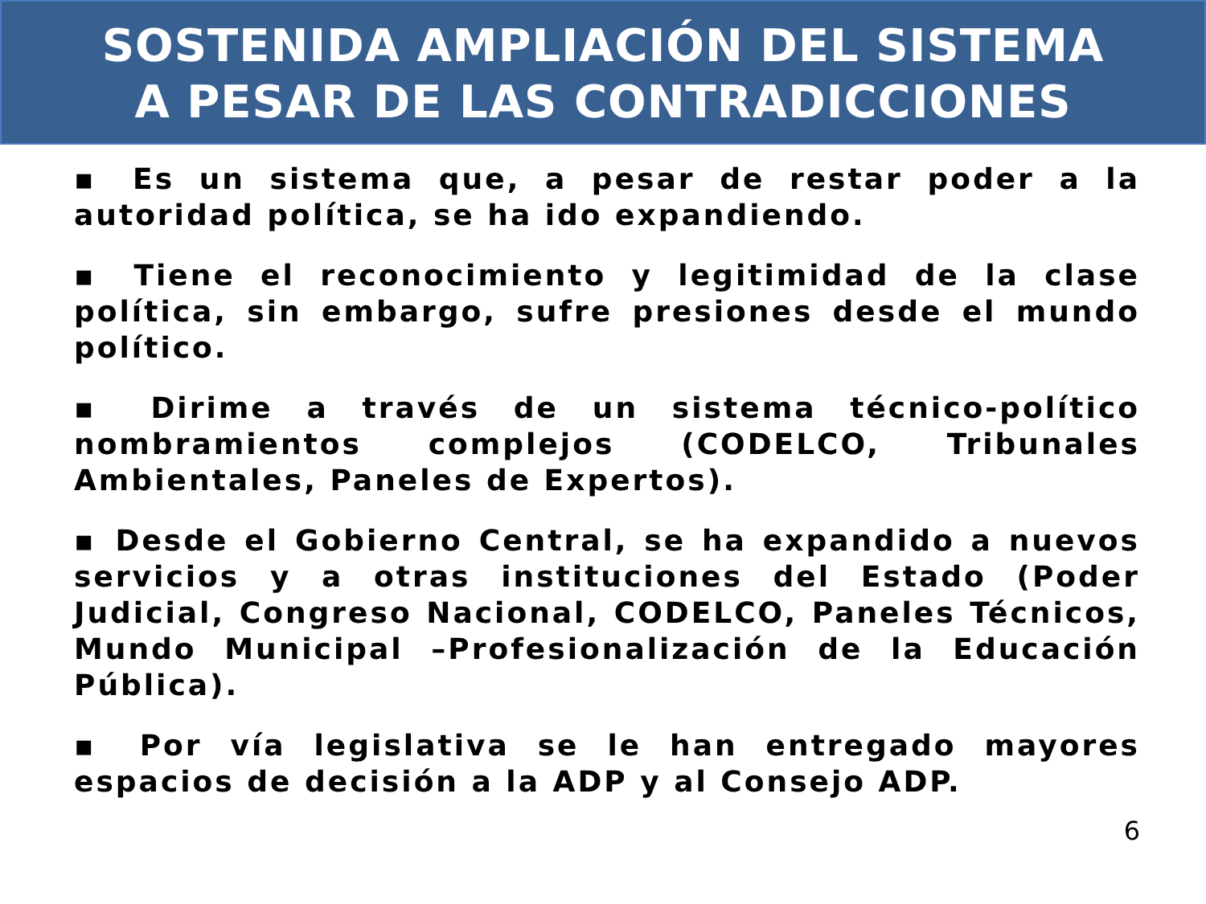SOSTENIDA AMPLIACIÓN DEL SISTEMA
A PESAR DE LAS CONTRADICCIONES
▪ Es un sistema que, a pesar de restar poder a la autoridad política, se ha ido expandiendo.
▪ Tiene el reconocimiento y legitimidad de la clase política, sin embargo, sufre presiones desde el mundo político.
▪ Dirime a través de un sistema técnico-político nombramientos complejos (CODELCO, Tribunales Ambientales, Paneles de Expertos).
▪ Desde el Gobierno Central, se ha expandido a nuevos servicios y a otras instituciones del Estado (Poder Judicial, Congreso Nacional, CODELCO, Paneles Técnicos, Mundo Municipal –Profesionalización de la Educación Pública).
▪ Por vía legislativa se le han entregado mayores espacios de decisión a la ADP y al Consejo ADP.
6